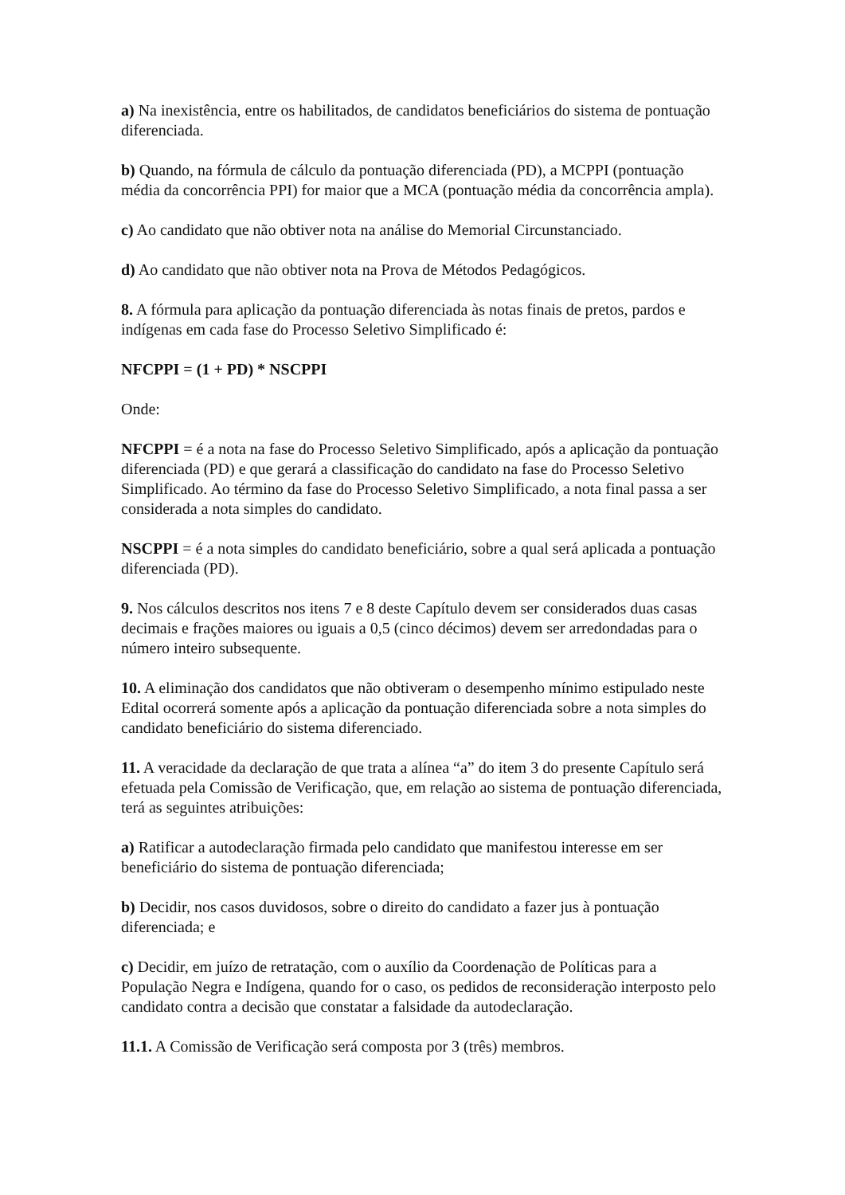a) Na inexistência, entre os habilitados, de candidatos beneficiários do sistema de pontuação diferenciada.
b) Quando, na fórmula de cálculo da pontuação diferenciada (PD), a MCPPI (pontuação média da concorrência PPI) for maior que a MCA (pontuação média da concorrência ampla).
c) Ao candidato que não obtiver nota na análise do Memorial Circunstanciado.
d) Ao candidato que não obtiver nota na Prova de Métodos Pedagógicos.
8. A fórmula para aplicação da pontuação diferenciada às notas finais de pretos, pardos e indígenas em cada fase do Processo Seletivo Simplificado é:
NFCPPI = (1 + PD) * NSCPPI
Onde:
NFCPPI = é a nota na fase do Processo Seletivo Simplificado, após a aplicação da pontuação diferenciada (PD) e que gerará a classificação do candidato na fase do Processo Seletivo Simplificado. Ao término da fase do Processo Seletivo Simplificado, a nota final passa a ser considerada a nota simples do candidato.
NSCPPI = é a nota simples do candidato beneficiário, sobre a qual será aplicada a pontuação diferenciada (PD).
9. Nos cálculos descritos nos itens 7 e 8 deste Capítulo devem ser considerados duas casas decimais e frações maiores ou iguais a 0,5 (cinco décimos) devem ser arredondadas para o número inteiro subsequente.
10. A eliminação dos candidatos que não obtiveram o desempenho mínimo estipulado neste Edital ocorrerá somente após a aplicação da pontuação diferenciada sobre a nota simples do candidato beneficiário do sistema diferenciado.
11. A veracidade da declaração de que trata a alínea “a” do item 3 do presente Capítulo será efetuada pela Comissão de Verificação, que, em relação ao sistema de pontuação diferenciada, terá as seguintes atribuições:
a) Ratificar a autodeclaração firmada pelo candidato que manifestou interesse em ser beneficiário do sistema de pontuação diferenciada;
b) Decidir, nos casos duvidosos, sobre o direito do candidato a fazer jus à pontuação diferenciada; e
c) Decidir, em juízo de retratação, com o auxílio da Coordenação de Políticas para a População Negra e Indígena, quando for o caso, os pedidos de reconsideração interposto pelo candidato contra a decisão que constatar a falsidade da autodeclaração.
11.1. A Comissão de Verificação será composta por 3 (três) membros.